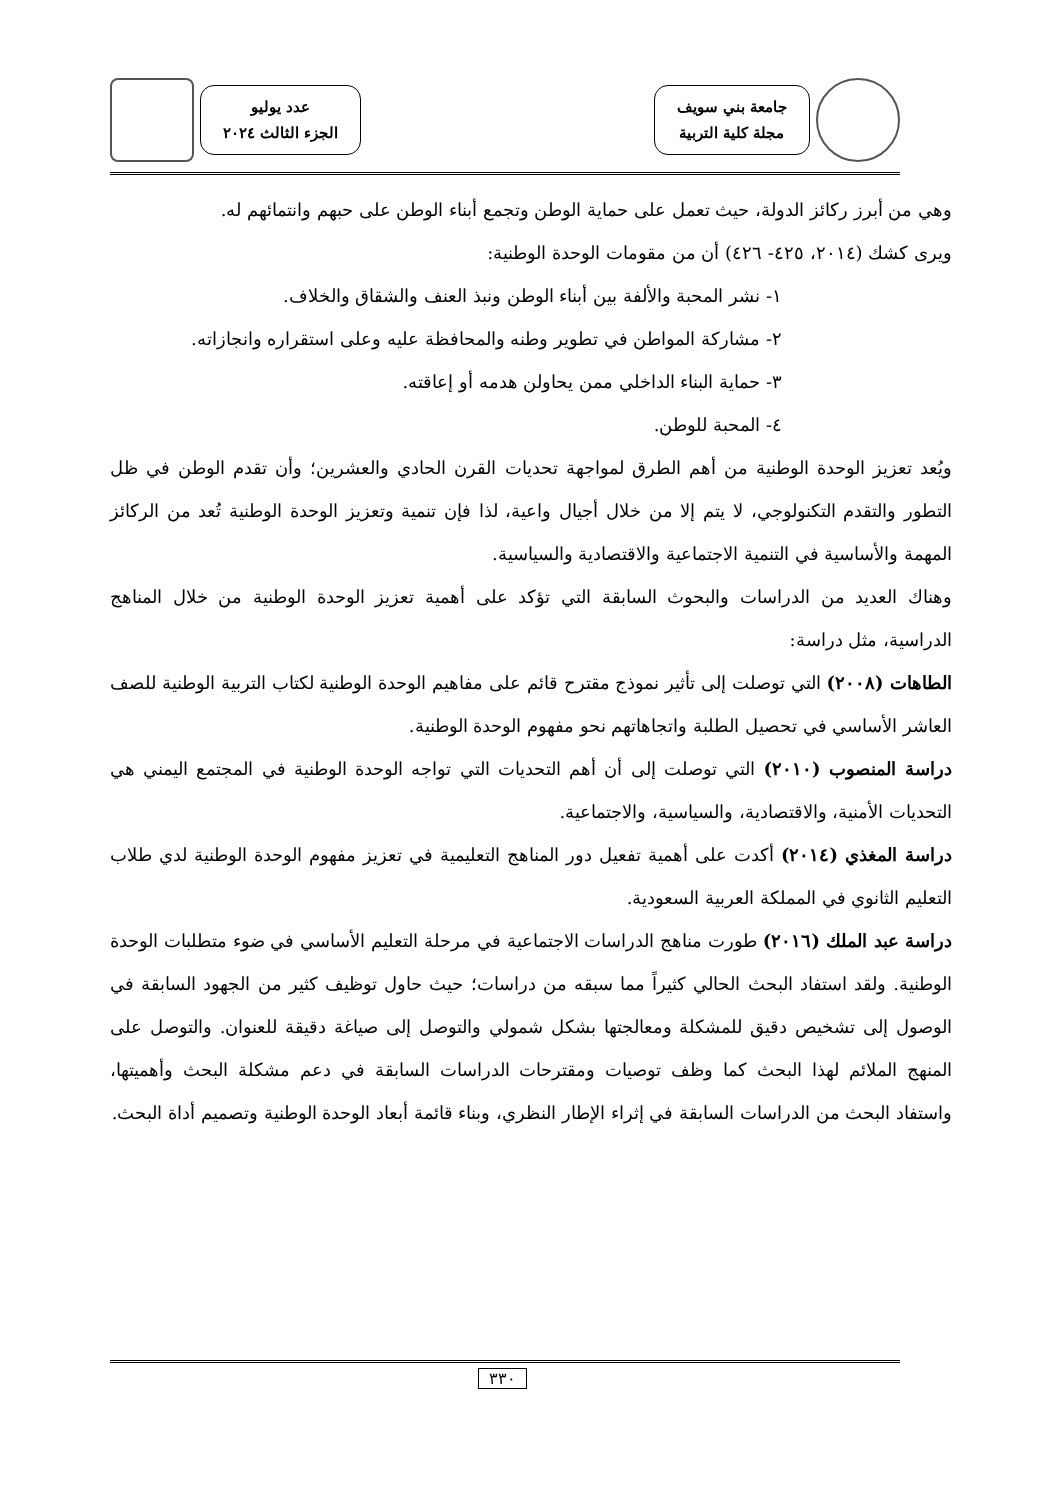جامعة بني سويف
مجلة كلية التربية
عدد يوليو
الجزء الثالث ٢٠٢٤
وهي من أبرز ركائز الدولة، حيث تعمل على حماية الوطن وتجمع أبناء الوطن على حبهم وانتمائهم له.
ويرى كشك (٢٠١٤، ٤٢٥- ٤٢٦) أن من مقومات الوحدة الوطنية:
١- نشر المحبة والألفة بين أبناء الوطن ونبذ العنف والشقاق والخلاف.
٢- مشاركة المواطن في تطوير وطنه والمحافظة عليه وعلى استقراره وانجازاته.
٣- حماية البناء الداخلي ممن يحاولن هدمه أو إعاقته.
٤- المحبة للوطن.
ويُعد تعزيز الوحدة الوطنية من أهم الطرق لمواجهة تحديات القرن الحادي والعشرين؛ وأن تقدم الوطن في ظل التطور والتقدم التكنولوجي، لا يتم إلا من خلال أجيال واعية، لذا فإن تنمية وتعزيز الوحدة الوطنية تُعد من الركائز المهمة والأساسية في التنمية الاجتماعية والاقتصادية والسياسية.
وهناك العديد من الدراسات والبحوث السابقة التي تؤكد على أهمية تعزيز الوحدة الوطنية من خلال المناهج الدراسية، مثل دراسة:
الطاهات (٢٠٠٨) التي توصلت إلى تأثير نموذج مقترح قائم على مفاهيم الوحدة الوطنية لكتاب التربية الوطنية للصف العاشر الأساسي في تحصيل الطلبة واتجاهاتهم نحو مفهوم الوحدة الوطنية.
دراسة المنصوب (٢٠١٠) التي توصلت إلى أن أهم التحديات التي تواجه الوحدة الوطنية في المجتمع اليمني هي التحديات الأمنية، والاقتصادية، والسياسية، والاجتماعية.
دراسة المغذي (٢٠١٤) أكدت على أهمية تفعيل دور المناهج التعليمية في تعزيز مفهوم الوحدة الوطنية لدي طلاب التعليم الثانوي في المملكة العربية السعودية.
دراسة عبد الملك (٢٠١٦) طورت مناهج الدراسات الاجتماعية في مرحلة التعليم الأساسي في ضوء متطلبات الوحدة الوطنية. ولقد استفاد البحث الحالي كثيراً مما سبقه من دراسات؛ حيث حاول توظيف كثير من الجهود السابقة في الوصول إلى تشخيص دقيق للمشكلة ومعالجتها بشكل شمولي والتوصل إلى صياغة دقيقة للعنوان. والتوصل على المنهج الملائم لهذا البحث كما وظف توصيات ومقترحات الدراسات السابقة في دعم مشكلة البحث وأهميتها، واستفاد البحث من الدراسات السابقة في إثراء الإطار النظري، وبناء قائمة أبعاد الوحدة الوطنية وتصميم أداة البحث.
٣٣٠